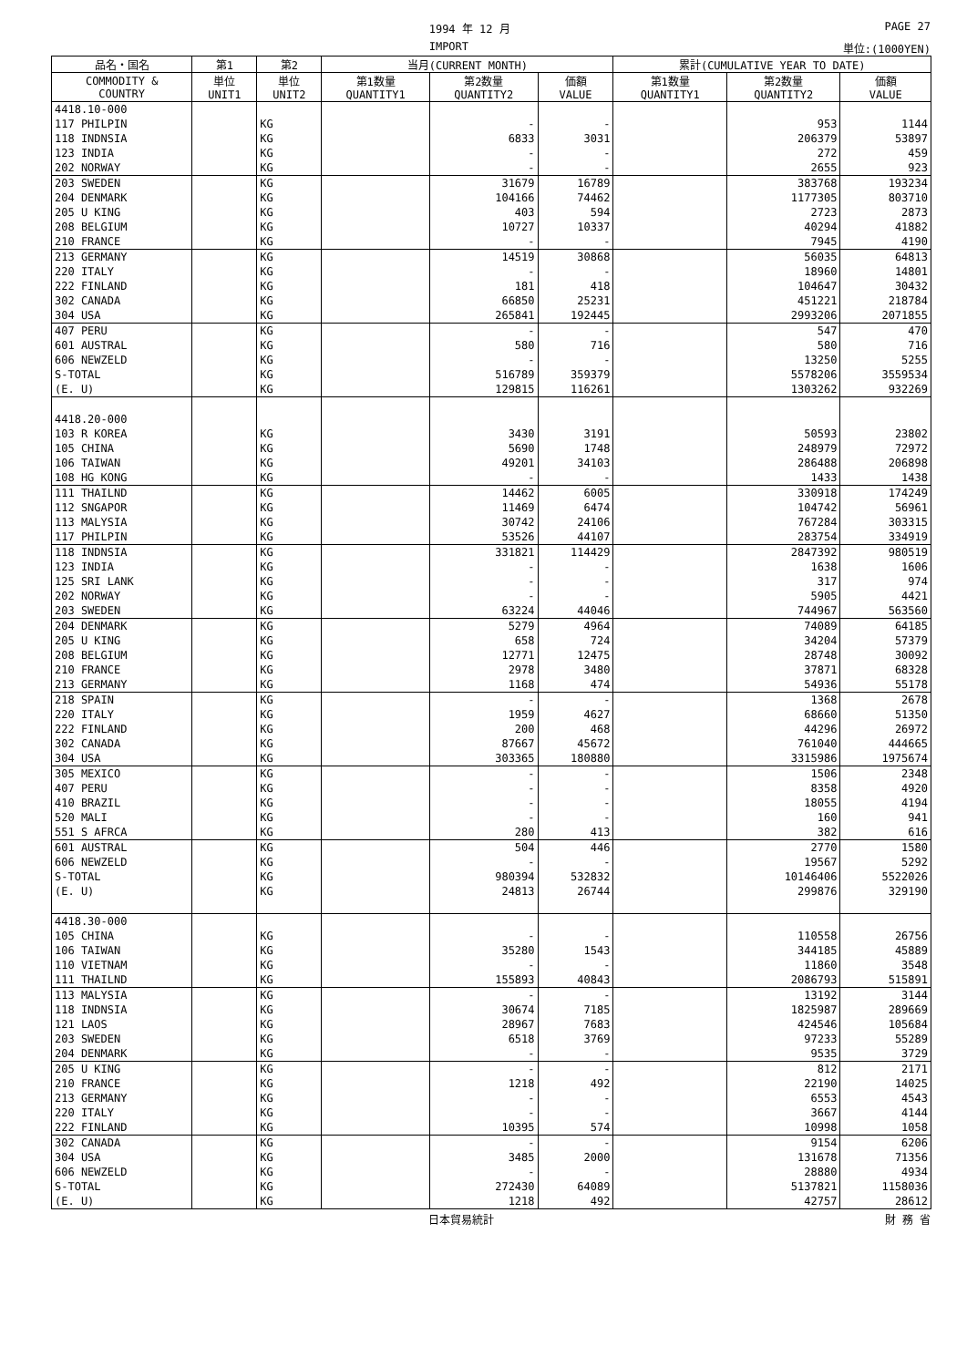1994 年 12 月 PAGE 27
IMPORT 単位:(1000YEN)
| 品名・国名 | 第1 | 第2 | 当月(CURRENT MONTH) | | | 累計(CUMULATIVE YEAR TO DATE) | | |
| --- | --- | --- | --- | --- | --- | --- | --- | --- |
| COMMODITY & COUNTRY | 単位 UNIT1 | 単位 UNIT2 | 第1数量 QUANTITY1 | 第2数量 QUANTITY2 | 価額 VALUE | 第1数量 QUANTITY1 | 第2数量 QUANTITY2 | 価額 VALUE |
| 4418.10-000 | | | | | | | | |
| 117 PHILPIN | | KG | | - | - | | 953 | 1144 |
| 118 INDNSIA | | KG | | 6833 | 3031 | | 206379 | 53897 |
| 123 INDIA | | KG | | - | - | | 272 | 459 |
| 202 NORWAY | | KG | | - | - | | 2655 | 923 |
| 203 SWEDEN | | KG | | 31679 | 16789 | | 383768 | 193234 |
| 204 DENMARK | | KG | | 104166 | 74462 | | 1177305 | 803710 |
| 205 U KING | | KG | | 403 | 594 | | 2723 | 2873 |
| 208 BELGIUM | | KG | | 10727 | 10337 | | 40294 | 41882 |
| 210 FRANCE | | KG | | - | - | | 7945 | 4190 |
| 213 GERMANY | | KG | | 14519 | 30868 | | 56035 | 64813 |
| 220 ITALY | | KG | | - | - | | 18960 | 14801 |
| 222 FINLAND | | KG | | 181 | 418 | | 104647 | 30432 |
| 302 CANADA | | KG | | 66850 | 25231 | | 451221 | 218784 |
| 304 USA | | KG | | 265841 | 192445 | | 2993206 | 2071855 |
| 407 PERU | | KG | | - | - | | 547 | 470 |
| 601 AUSTRAL | | KG | | 580 | 716 | | 580 | 716 |
| 606 NEWZELD | | KG | | - | - | | 13250 | 5255 |
| S-TOTAL | | KG | | 516789 | 359379 | | 5578206 | 3559534 |
| (E. U) | | KG | | 129815 | 116261 | | 1303262 | 932269 |
| 4418.20-000 | | | | | | | | |
| 103 R KOREA | | KG | | 3430 | 3191 | | 50593 | 23802 |
| 105 CHINA | | KG | | 5690 | 1748 | | 248979 | 72972 |
| 106 TAIWAN | | KG | | 49201 | 34103 | | 286488 | 206898 |
| 108 HG KONG | | KG | | - | - | | 1433 | 1438 |
| 111 THAILND | | KG | | 14462 | 6005 | | 330918 | 174249 |
| 112 SNGAPOR | | KG | | 11469 | 6474 | | 104742 | 56961 |
| 113 MALYSIA | | KG | | 30742 | 24106 | | 767284 | 303315 |
| 117 PHILPIN | | KG | | 53526 | 44107 | | 283754 | 334919 |
| 118 INDNSIA | | KG | | 331821 | 114429 | | 2847392 | 980519 |
| 123 INDIA | | KG | | - | - | | 1638 | 1606 |
| 125 SRI LANK | | KG | | - | - | | 317 | 974 |
| 202 NORWAY | | KG | | - | - | | 5905 | 4421 |
| 203 SWEDEN | | KG | | 63224 | 44046 | | 744967 | 563560 |
| 204 DENMARK | | KG | | 5279 | 4964 | | 74089 | 64185 |
| 205 U KING | | KG | | 658 | 724 | | 34204 | 57379 |
| 208 BELGIUM | | KG | | 12771 | 12475 | | 28748 | 30092 |
| 210 FRANCE | | KG | | 2978 | 3480 | | 37871 | 68328 |
| 213 GERMANY | | KG | | 1168 | 474 | | 54936 | 55178 |
| 218 SPAIN | | KG | | - | - | | 1368 | 2678 |
| 220 ITALY | | KG | | 1959 | 4627 | | 68660 | 51350 |
| 222 FINLAND | | KG | | 200 | 468 | | 44296 | 26972 |
| 302 CANADA | | KG | | 87667 | 45672 | | 761040 | 444665 |
| 304 USA | | KG | | 303365 | 180880 | | 3315986 | 1975674 |
| 305 MEXICO | | KG | | - | - | | 1506 | 2348 |
| 407 PERU | | KG | | - | - | | 8358 | 4920 |
| 410 BRAZIL | | KG | | - | - | | 18055 | 4194 |
| 520 MALI | | KG | | - | - | | 160 | 941 |
| 551 S AFRCA | | KG | | 280 | 413 | | 382 | 616 |
| 601 AUSTRAL | | KG | | 504 | 446 | | 2770 | 1580 |
| 606 NEWZELD | | KG | | - | - | | 19567 | 5292 |
| S-TOTAL | | KG | | 980394 | 532832 | | 10146406 | 5522026 |
| (E. U) | | KG | | 24813 | 26744 | | 299876 | 329190 |
| 4418.30-000 | | | | | | | | |
| 105 CHINA | | KG | | - | - | | 110558 | 26756 |
| 106 TAIWAN | | KG | | 35280 | 1543 | | 344185 | 45889 |
| 110 VIETNAM | | KG | | - | - | | 11860 | 3548 |
| 111 THAILND | | KG | | 155893 | 40843 | | 2086793 | 515891 |
| 113 MALYSIA | | KG | | - | - | | 13192 | 3144 |
| 118 INDNSIA | | KG | | 30674 | 7185 | | 1825987 | 289669 |
| 121 LAOS | | KG | | 28967 | 7683 | | 424546 | 105684 |
| 203 SWEDEN | | KG | | 6518 | 3769 | | 97233 | 55289 |
| 204 DENMARK | | KG | | - | - | | 9535 | 3729 |
| 205 U KING | | KG | | - | - | | 812 | 2171 |
| 210 FRANCE | | KG | | 1218 | 492 | | 22190 | 14025 |
| 213 GERMANY | | KG | | - | - | | 6553 | 4543 |
| 220 ITALY | | KG | | - | - | | 3667 | 4144 |
| 222 FINLAND | | KG | | 10395 | 574 | | 10998 | 1058 |
| 302 CANADA | | KG | | - | - | | 9154 | 6206 |
| 304 USA | | KG | | 3485 | 2000 | | 131678 | 71356 |
| 606 NEWZELD | | KG | | - | - | | 28880 | 4934 |
| S-TOTAL | | KG | | 272430 | 64089 | | 5137821 | 1158036 |
| (E. U) | | KG | | 1218 | 492 | | 42757 | 28612 |
日本貿易統計 財 務 省